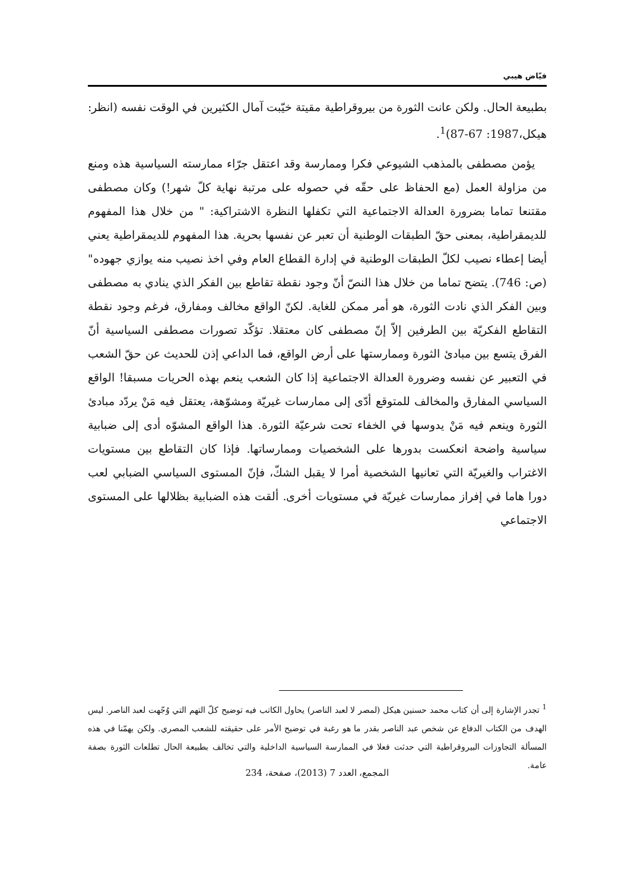فيّاض هيبي
بطبيعة الحال. ولكن عانت الثورة من بيروقراطية مقيتة خيّبت آمال الكثيرين في الوقت نفسه (انظر: هيكل،1987: 67-87)<sup>1</sup>.
يؤمن مصطفى بالمذهب الشيوعي فكرا وممارسة وقد اعتقل جرّاء ممارسته السياسية هذه ومنع من مزاولة العمل (مع الحفاظ على حقّه في حصوله على مرتبة نهاية كلّ شهر!) وكان مصطفى مقتنعا تماما بضرورة العدالة الاجتماعية التي تكفلها النظرة الاشتراكية: " من خلال هذا المفهوم للديمقراطية، بمعنى حقّ الطبقات الوطنية أن تعبر عن نفسها بحرية. هذا المفهوم للديمقراطية يعني أيضا إعطاء نصيب لكلّ الطبقات الوطنية في إدارة القطاع العام وفي اخذ نصيب منه يوازي جهوده" (ص: 746). يتضح تماما من خلال هذا النصّ أنّ وجود نقطة تقاطع بين الفكر الذي ينادي به مصطفى وبين الفكر الذي نادت الثورة، هو أمر ممكن للغاية. لكنّ الواقع مخالف ومفارق، فرغم وجود نقطة التقاطع الفكريّة بين الطرفين إلاّ إنّ مصطفى كان معتقلا. تؤكّد تصورات مصطفى السياسية أنّ الفرق يتسع بين مبادئ الثورة وممارستها على أرض الواقع، فما الداعي إذن للحديث عن حقّ الشعب في التعبير عن نفسه وضرورة العدالة الاجتماعية إذا كان الشعب ينعم بهذه الحريات مسبقا! الواقع السياسي المفارق والمخالف للمتوقع أدّى إلى ممارسات غيريّة ومشوّهة، يعتقل فيه مَنْ يردّد مبادئ الثورة وينعم فيه مَنْ يدوسها في الخفاء تحت شرعيّة الثورة. هذا الواقع المشوّه أدى إلى ضبابية سياسية واضحة انعكست بدورها على الشخصيات وممارساتها. فإذا كان التقاطع بين مستويات الاغتراب والغيريّة التي تعانيها الشخصية أمرا لا يقبل الشكّ، فإنّ المستوى السياسي الضبابي لعب دورا هاما في إفراز ممارسات غيريّة في مستويات أخرى. ألقت هذه الضبابية بظلالها على المستوى الاجتماعي
<sup>1</sup> تجدر الإشارة إلى أن كتاب محمد حسنين هيكل (لمصر لا لعبد الناصر) يحاول الكاتب فيه توضيح كلّ التهم التي وُجّهت لعبد الناصر. ليس الهدف من الكتاب الدفاع عن شخص عبد الناصر بقدر ما هو رغبة في توضيح الأمر على حقيقته للشعب المصري. ولكن يهمّنا في هذه المسألة التجاوزات البيروقراطية التي حدثت فعلا في الممارسة السياسية الداخلية والتي تخالف بطبيعة الحال تطلعات الثورة بصفة عامة.
المجمع، العدد 7 (2013)، صفحة، 234